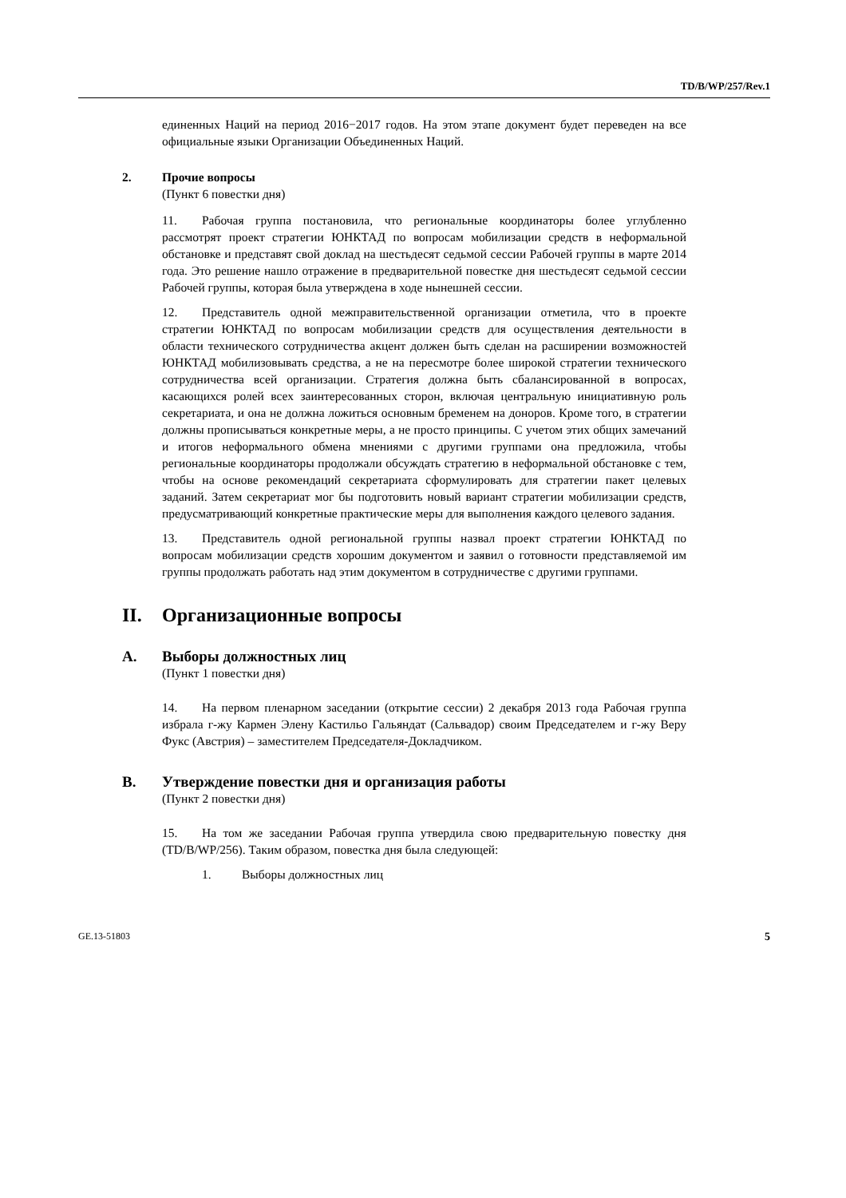TD/B/WP/257/Rev.1
единенных Наций на период 2016−2017 годов. На этом этапе документ будет переведен на все официальные языки Организации Объединенных Наций.
2. Прочие вопросы
(Пункт 6 повестки дня)
11. Рабочая группа постановила, что региональные координаторы более углубленно рассмотрят проект стратегии ЮНКТАД по вопросам мобилизации средств в неформальной обстановке и представят свой доклад на шестьдесят седьмой сессии Рабочей группы в марте 2014 года. Это решение нашло отражение в предварительной повестке дня шестьдесят седьмой сессии Рабочей группы, которая была утверждена в ходе нынешней сессии.
12. Представитель одной межправительственной организации отметила, что в проекте стратегии ЮНКТАД по вопросам мобилизации средств для осуществления деятельности в области технического сотрудничества акцент должен быть сделан на расширении возможностей ЮНКТАД мобилизовывать средства, а не на пересмотре более широкой стратегии технического сотрудничества всей организации. Стратегия должна быть сбалансированной в вопросах, касающихся ролей всех заинтересованных сторон, включая центральную инициативную роль секретариата, и она не должна ложиться основным бременем на доноров. Кроме того, в стратегии должны прописываться конкретные меры, а не просто принципы. С учетом этих общих замечаний и итогов неформального обмена мнениями с другими группами она предложила, чтобы региональные координаторы продолжали обсуждать стратегию в неформальной обстановке с тем, чтобы на основе рекомендаций секретариата сформулировать для стратегии пакет целевых заданий. Затем секретариат мог бы подготовить новый вариант стратегии мобилизации средств, предусматривающий конкретные практические меры для выполнения каждого целевого задания.
13. Представитель одной региональной группы назвал проект стратегии ЮНКТАД по вопросам мобилизации средств хорошим документом и заявил о готовности представляемой им группы продолжать работать над этим документом в сотрудничестве с другими группами.
II. Организационные вопросы
A. Выборы должностных лиц
(Пункт 1 повестки дня)
14. На первом пленарном заседании (открытие сессии) 2 декабря 2013 года Рабочая группа избрала г-жу Кармен Элену Кастильо Гальяндат (Сальвадор) своим Председателем и г-жу Веру Фукс (Австрия) – заместителем Председателя-Докладчиком.
B. Утверждение повестки дня и организация работы
(Пункт 2 повестки дня)
15. На том же заседании Рабочая группа утвердила свою предварительную повестку дня (TD/B/WP/256). Таким образом, повестка дня была следующей:
1. Выборы должностных лиц
GE.13-51803 5